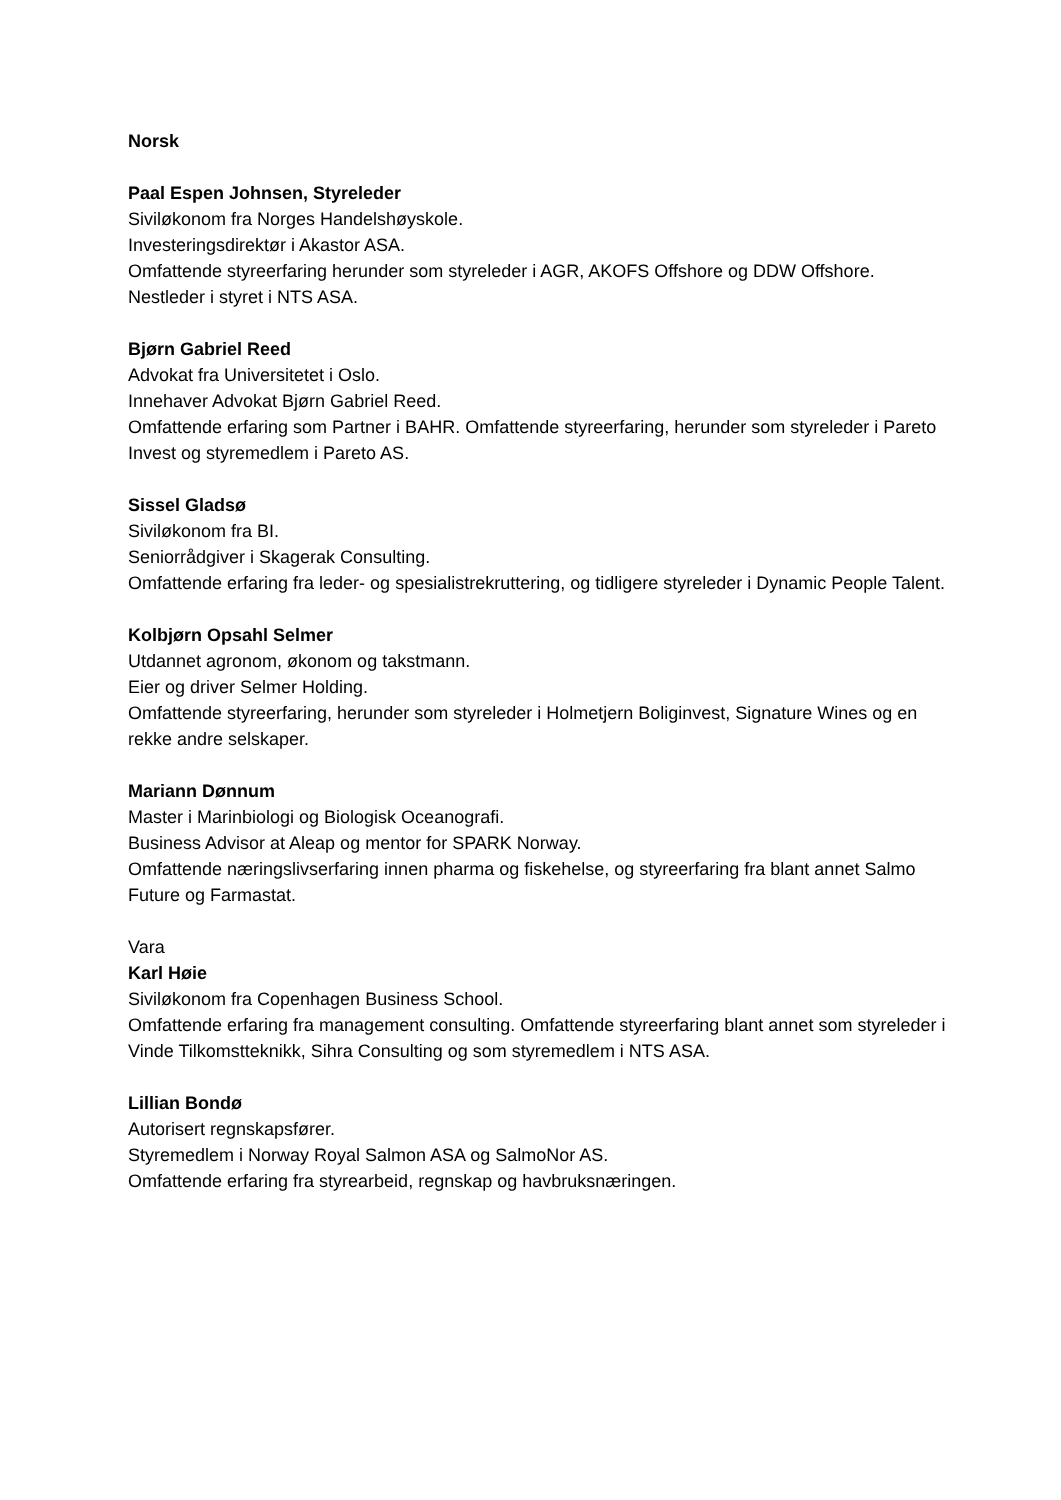Norsk
Paal Espen Johnsen, Styreleder
Siviløkonom fra Norges Handelshøyskole.
Investeringsdirektør i Akastor ASA.
Omfattende styreerfaring herunder som styreleder i AGR, AKOFS Offshore og DDW Offshore. Nestleder i styret i NTS ASA.
Bjørn Gabriel Reed
Advokat fra Universitetet i Oslo.
Innehaver Advokat Bjørn Gabriel Reed.
Omfattende erfaring som Partner i BAHR. Omfattende styreerfaring, herunder som styreleder i Pareto Invest og styremedlem i Pareto AS.
Sissel Gladsø
Siviløkonom fra BI.
Seniorrådgiver i Skagerak Consulting.
Omfattende erfaring fra leder- og spesialistrekruttering, og tidligere styreleder i Dynamic People Talent.
Kolbjørn Opsahl Selmer
Utdannet agronom, økonom og takstmann.
Eier og driver Selmer Holding.
Omfattende styreerfaring, herunder som styreleder i Holmetjern Boliginvest, Signature Wines og en rekke andre selskaper.
Mariann Dønnum
Master i Marinbiologi og Biologisk Oceanografi.
Business Advisor at Aleap og mentor for SPARK Norway.
Omfattende næringslivserfaring innen pharma og fiskehelse, og styreerfaring fra blant annet Salmo Future og Farmastat.
Vara
Karl Høie
Siviløkonom fra Copenhagen Business School.
Omfattende erfaring fra management consulting. Omfattende styreerfaring blant annet som styreleder i Vinde Tilkomstteknikk, Sihra Consulting og som styremedlem i NTS ASA.
Lillian Bondø
Autorisert regnskapsfører.
Styremedlem i Norway Royal Salmon ASA og SalmoNor AS.
Omfattende erfaring fra styrearbeid, regnskap og havbruksnæringen.